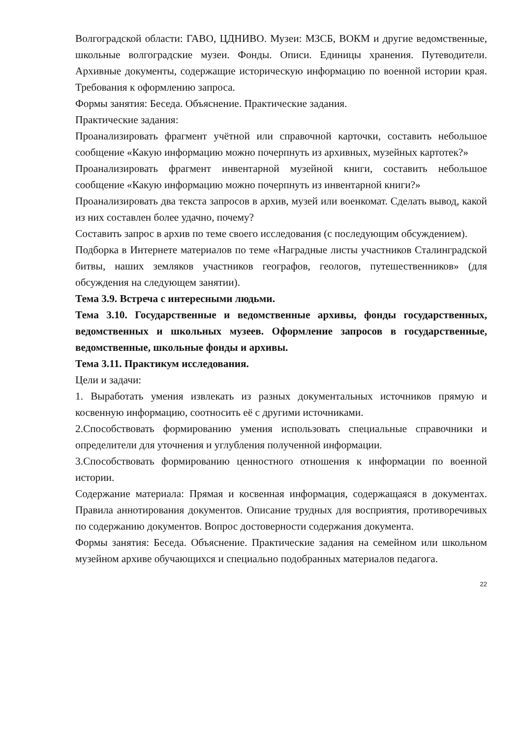Волгоградской области: ГАВО, ЦДНИВО. Музеи: МЗСБ, ВОКМ и другие ведомственные, школьные волгоградские музеи. Фонды. Описи. Единицы хранения. Путеводители. Архивные документы, содержащие историческую информацию по военной истории края. Требования к оформлению запроса.
Формы занятия: Беседа. Объяснение. Практические задания.
Практические задания:
Проанализировать фрагмент учётной или справочной карточки, составить небольшое сообщение «Какую информацию можно почерпнуть из архивных, музейных картотек?»
Проанализировать фрагмент инвентарной музейной книги, составить небольшое сообщение «Какую информацию можно почерпнуть из инвентарной книги?»
Проанализировать два текста запросов в архив, музей или военкомат. Сделать вывод, какой из них составлен более удачно, почему?
Составить запрос в архив по теме своего исследования (с последующим обсуждением).
Подборка в Интернете материалов по теме «Наградные листы участников Сталинградской битвы, наших земляков участников географов, геологов, путешественников» (для обсуждения на следующем занятии).
Тема 3.9. Встреча с интересными людьми.
Тема 3.10. Государственные и ведомственные архивы, фонды государственных, ведомственных и школьных музеев. Оформление запросов в государственные, ведомственные, школьные фонды и архивы.
Тема 3.11. Практикум исследования.
Цели и задачи:
1. Выработать умения извлекать из разных документальных источников прямую и косвенную информацию, соотносить её с другими источниками.
2.Способствовать формированию умения использовать специальные справочники и определители для уточнения и углубления полученной информации.
3.Способствовать формированию ценностного отношения к информации по военной истории.
Содержание материала: Прямая и косвенная информация, содержащаяся в документах. Правила аннотирования документов. Описание трудных для восприятия, противоречивых по содержанию документов. Вопрос достоверности содержания документа.
Формы занятия: Беседа. Объяснение. Практические задания на семейном или школьном музейном архиве обучающихся и специально подобранных материалов педагога.
22